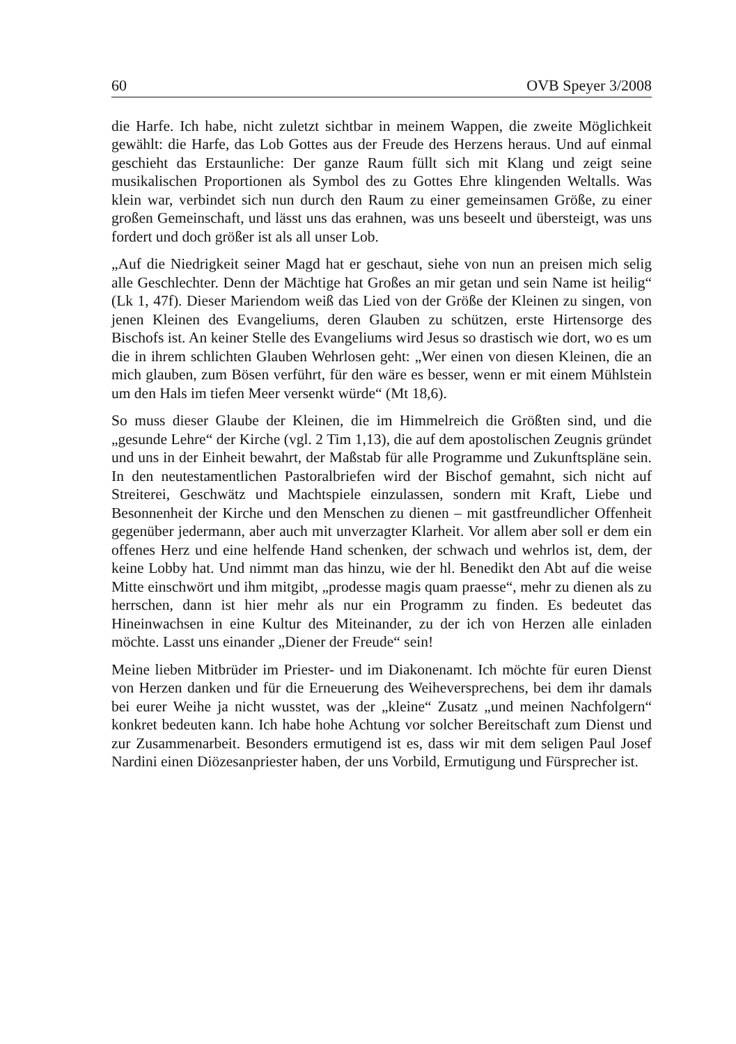60 OVB Speyer 3/2008
die Harfe. Ich habe, nicht zuletzt sichtbar in meinem Wappen, die zweite Möglichkeit gewählt: die Harfe, das Lob Gottes aus der Freude des Herzens heraus. Und auf einmal geschieht das Erstaunliche: Der ganze Raum füllt sich mit Klang und zeigt seine musikalischen Proportionen als Symbol des zu Gottes Ehre klingenden Weltalls. Was klein war, verbindet sich nun durch den Raum zu einer gemeinsamen Größe, zu einer großen Gemeinschaft, und lässt uns das erahnen, was uns beseelt und übersteigt, was uns fordert und doch größer ist als all unser Lob.
„Auf die Niedrigkeit seiner Magd hat er geschaut, siehe von nun an preisen mich selig alle Geschlechter. Denn der Mächtige hat Großes an mir getan und sein Name ist heilig“ (Lk 1, 47f). Dieser Mariendom weiß das Lied von der Größe der Kleinen zu singen, von jenen Kleinen des Evangeliums, deren Glauben zu schützen, erste Hirtensorge des Bischofs ist. An keiner Stelle des Evangeliums wird Jesus so drastisch wie dort, wo es um die in ihrem schlichten Glauben Wehrlosen geht: „Wer einen von diesen Kleinen, die an mich glauben, zum Bösen verführt, für den wäre es besser, wenn er mit einem Mühlstein um den Hals im tiefen Meer versenkt würde“ (Mt 18,6).
So muss dieser Glaube der Kleinen, die im Himmelreich die Größten sind, und die „gesunde Lehre“ der Kirche (vgl. 2 Tim 1,13), die auf dem apostolischen Zeugnis gründet und uns in der Einheit bewahrt, der Maßstab für alle Programme und Zukunftspläne sein. In den neutestamentlichen Pastoralbriefen wird der Bischof gemahnt, sich nicht auf Streiterei, Geschwätz und Machtspiele einzulassen, sondern mit Kraft, Liebe und Besonnenheit der Kirche und den Menschen zu dienen – mit gastfreundlicher Offenheit gegenüber jedermann, aber auch mit unverzagter Klarheit. Vor allem aber soll er dem ein offenes Herz und eine helfende Hand schenken, der schwach und wehrlos ist, dem, der keine Lobby hat. Und nimmt man das hinzu, wie der hl. Benedikt den Abt auf die weise Mitte einschwört und ihm mitgibt, „prodesse magis quam praesse“, mehr zu dienen als zu herrschen, dann ist hier mehr als nur ein Programm zu finden. Es bedeutet das Hineinwachsen in eine Kultur des Miteinander, zu der ich von Herzen alle einladen möchte. Lasst uns einander „Diener der Freude“ sein!
Meine lieben Mitbrüder im Priester- und im Diakonenamt. Ich möchte für euren Dienst von Herzen danken und für die Erneuerung des Weiheversprechens, bei dem ihr damals bei eurer Weihe ja nicht wusstet, was der „kleine“ Zusatz „und meinen Nachfolgern“ konkret bedeuten kann. Ich habe hohe Achtung vor solcher Bereitschaft zum Dienst und zur Zusammenarbeit. Besonders ermutigend ist es, dass wir mit dem seligen Paul Josef Nardini einen Diözesanpriester haben, der uns Vorbild, Ermutigung und Fürsprecher ist.